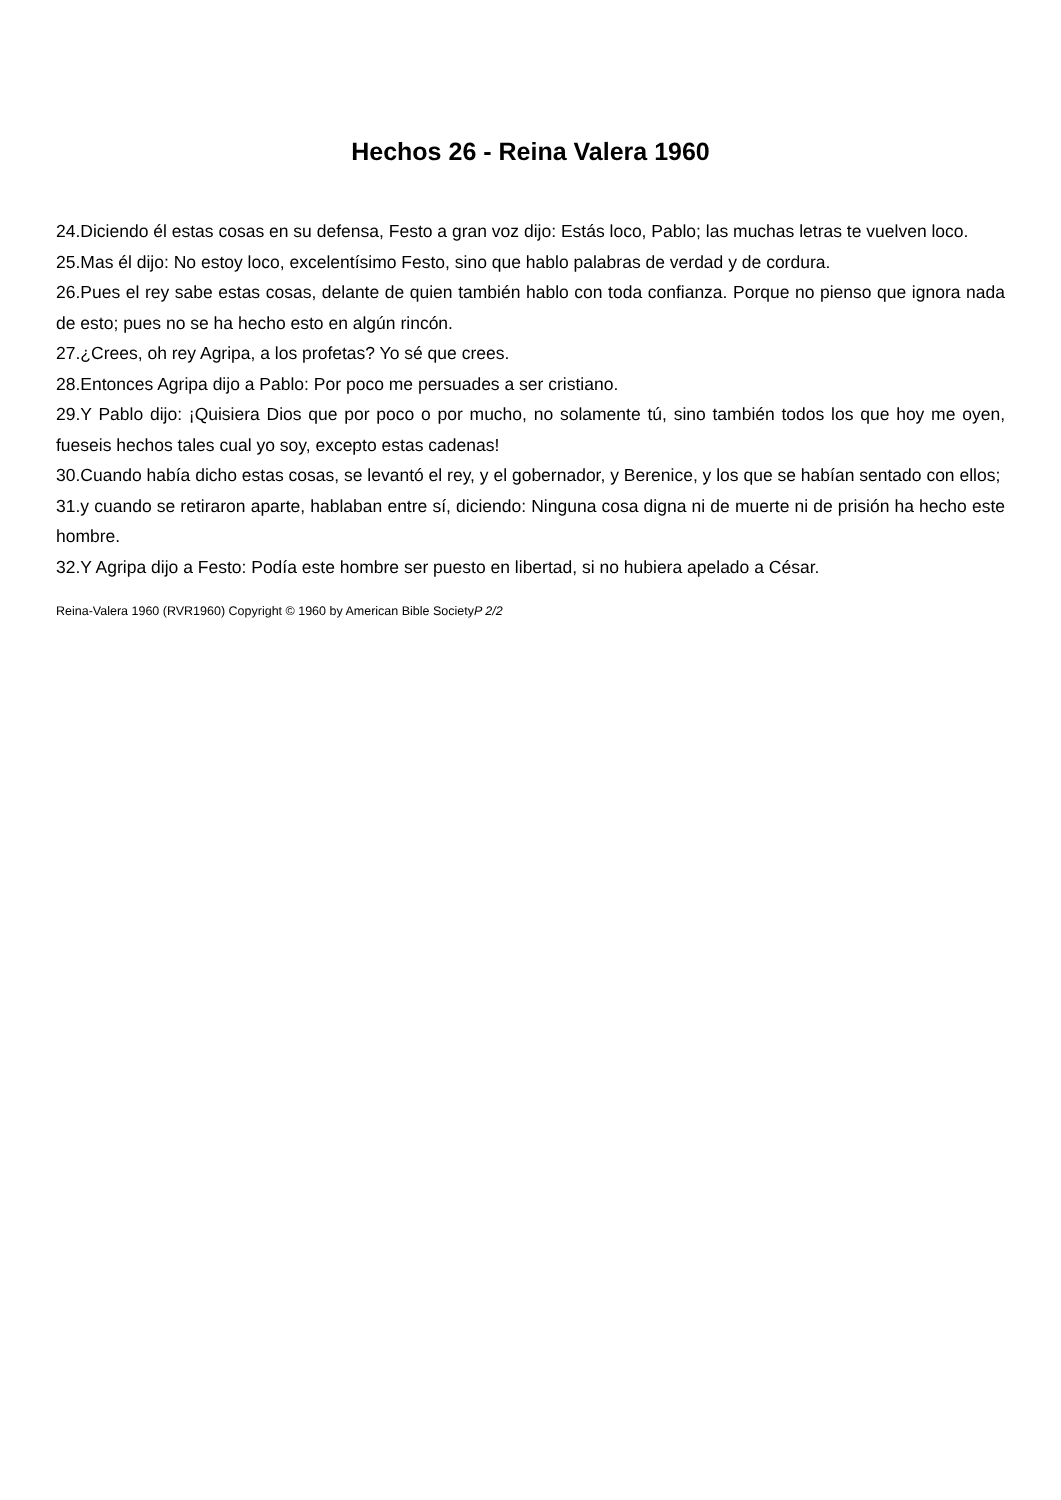Hechos 26 - Reina Valera 1960
24.Diciendo él estas cosas en su defensa, Festo a gran voz dijo: Estás loco, Pablo; las muchas letras te vuelven loco.
25.Mas él dijo: No estoy loco, excelentísimo Festo, sino que hablo palabras de verdad y de cordura.
26.Pues el rey sabe estas cosas, delante de quien también hablo con toda confianza. Porque no pienso que ignora nada de esto; pues no se ha hecho esto en algún rincón.
27.¿Crees, oh rey Agripa, a los profetas? Yo sé que crees.
28.Entonces Agripa dijo a Pablo: Por poco me persuades a ser cristiano.
29.Y Pablo dijo: ¡Quisiera Dios que por poco o por mucho, no solamente tú, sino también todos los que hoy me oyen, fueseis hechos tales cual yo soy, excepto estas cadenas!
30.Cuando había dicho estas cosas, se levantó el rey, y el gobernador, y Berenice, y los que se habían sentado con ellos;
31.y cuando se retiraron aparte, hablaban entre sí, diciendo: Ninguna cosa digna ni de muerte ni de prisión ha hecho este hombre.
32.Y Agripa dijo a Festo: Podía este hombre ser puesto en libertad, si no hubiera apelado a César.
Reina-Valera 1960 (RVR1960) Copyright © 1960 by American Bible SocietyP 2/2